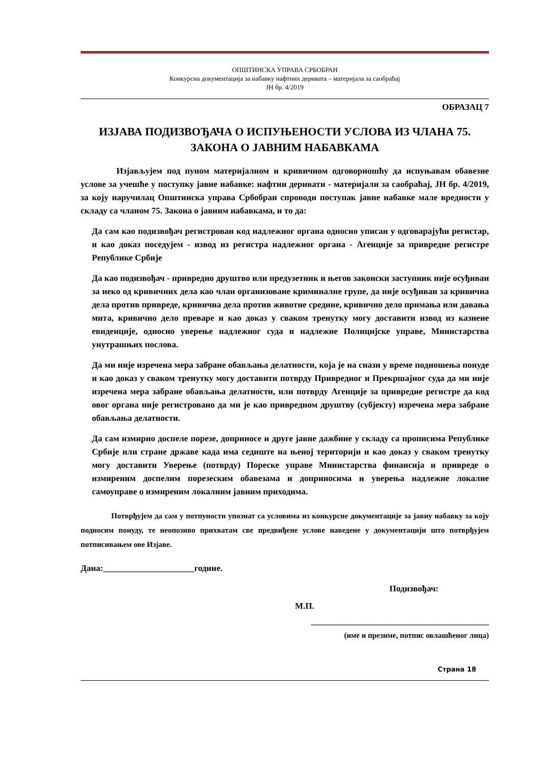ОПШТИНСКА УПРАВА СРБОБРАН
Конкурсна документација за набавку нафтних деривата – материјала за саобраћај
ЈН бр. 4/2019
ОБРАЗАЦ 7
ИЗЈАВА ПОДИЗВОЂАЧА О ИСПУЊЕНОСТИ УСЛОВА ИЗ ЧЛАНА 75. ЗАКОНА О ЈАВНИМ НАБАВКАМА
Изјављујем под пуном материјалном и кривичном одговорношћу да испуњавам обавезне услове за учешће у поступку јавне набавке: нафтни деривати - материјали за саобраћај, ЈН бр. 4/2019, за коју наручилац Општинска управа Србобран спроводи поступак јавне набавке мале вредности у складу са чланом 75. Закона о јавним набавкама, и то да:
Да сам као подизвођач регистрован код надлежног органа односно уписан у одговарајући регистар, и као доказ поседујем - извод из регистра надлежног органа - Агенције за привредне регистре Републике Србије
Да као подизвођач - привредно друштво или предузетник и његов законски заступник није осуђиван за неко од кривичних дела као члан организоване криминалне групе, да није осуђиван за кривична дела против привреде, кривична дела против животне средине, кривично дело примања или давања мита, кривично дело преваре и као доказ у сваком тренутку могу доставити извод из казнене евиденције, односно уверење надлежног суда и надлежне Полицијске управе, Министарства унутрашњих послова.
Да ми није изречена мера забране обављања делатности, која је на снази у време подношења понуде и као доказ у сваком тренутку могу доставити потврду Привредног и Прекршајног суда да ми није изречена мера забране обављања делатности, или потврду Агенције за привредне регистре да код овог органа није регистровано да ми је као привредном друштву (субјекту) изречена мера забране обављања делатности.
Да сам измирио доспеле порезе, доприносе и друге јавне дажбине у складу са прописима Републике Србије или стране државе када има седиште на њеној територији и као доказ у сваком тренутку могу доставити Уверење (потврду) Пореске управе Министарства финансија и привреде о измиреним доспелим порезеским обавезама и доприносима и уверења надлежне локалне самоуправе о измиреним локалним јавним приходима.
Потврђујем да сам у потпуности упознат са условима из конкурсне документације за јавну набавку за коју подносим понуду, те неопозиво прихватам све предвиђене услове наведене у документацији што потврђујем потписивањем ове Изјаве.
Дана:_____________________године.
Подизвођач:
М.П.
_________________________________________
(име и презиме, потпис овлашћеног лица)
Страна 18